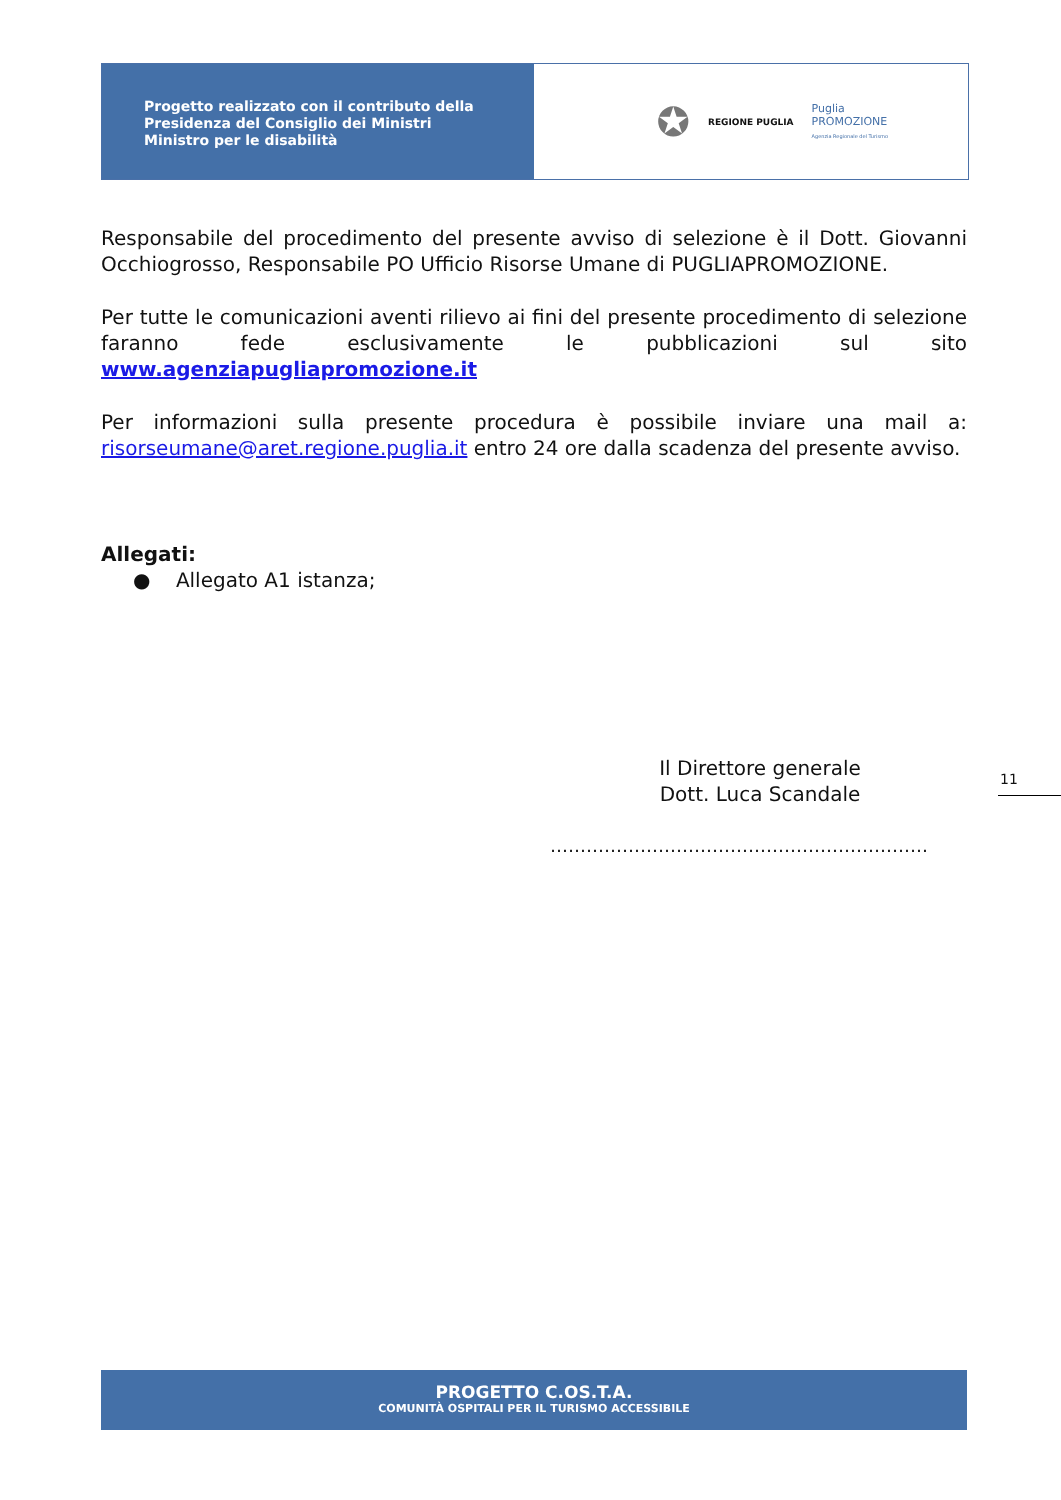Progetto realizzato con il contributo della
Presidenza del Consiglio dei Ministri
Ministro per le disabilità
✪ REGIONE PUGLIA Puglia
PROMOZIONE
Agenzia Regionale del Turismo
Responsabile del procedimento del presente avviso di selezione è il Dott. Giovanni Occhiogrosso, Responsabile PO Ufficio Risorse Umane di PUGLIAPROMOZIONE.
Per tutte le comunicazioni aventi rilievo ai fini del presente procedimento di selezione faranno fede esclusivamente le pubblicazioni sul sito www.agenziapugliapromozione.it
Per informazioni sulla presente procedura è possibile inviare una mail a: risorseumane@aret.regione.puglia.it entro 24 ore dalla scadenza del presente avviso.
Allegati:
● Allegato A1 istanza;
Il Direttore generale
Dott. Luca Scandale
11
………………………………………………………
PROGETTO C.OS.T.A.
COMUNITÀ OSPITALI PER IL TURISMO ACCESSIBILE